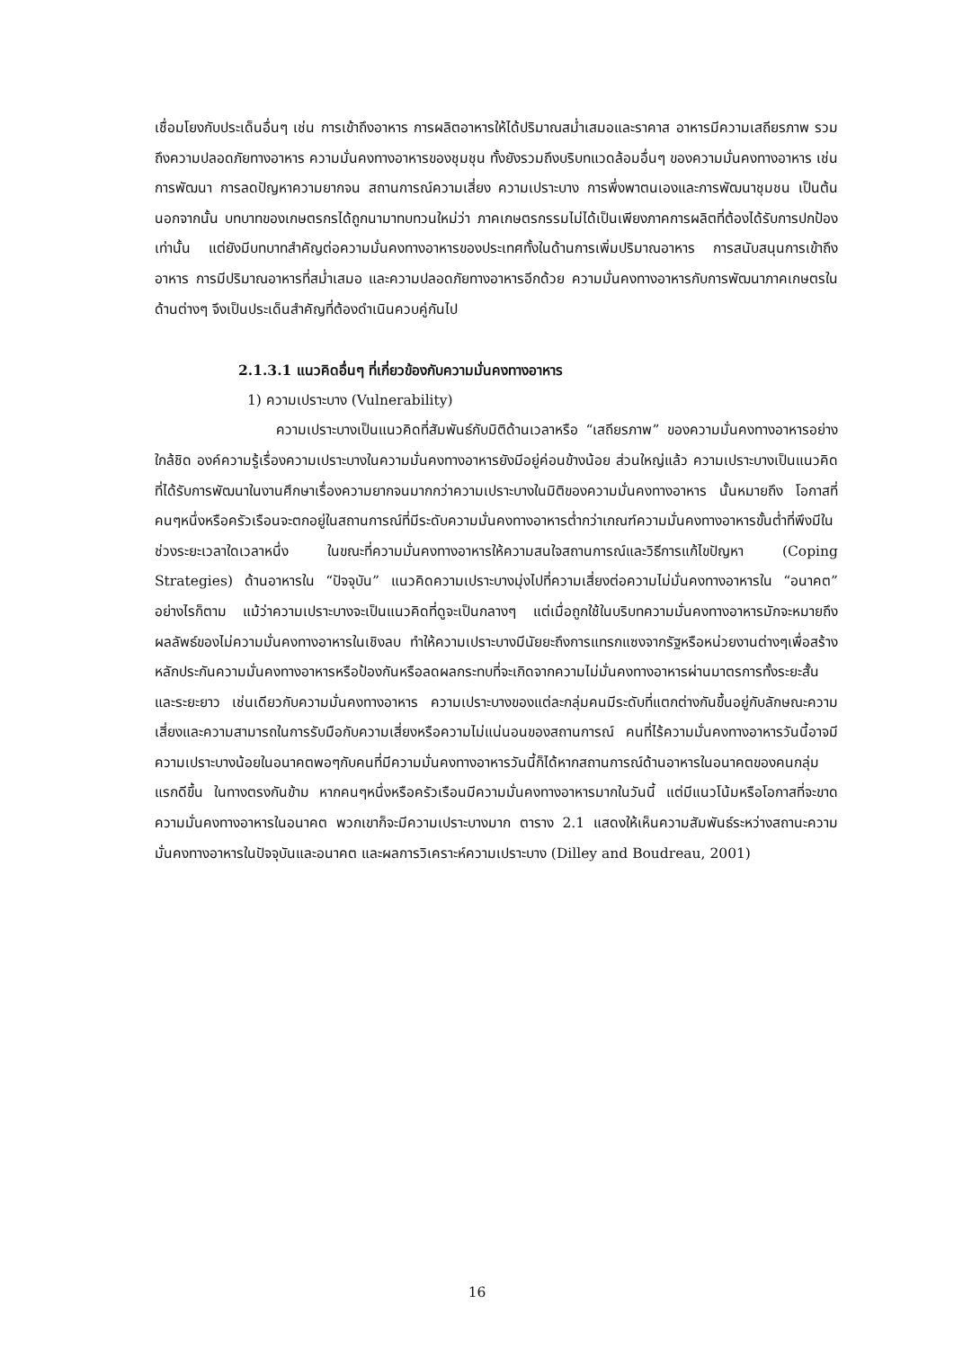เชื่อมโยงกับประเด็นอื่นๆ เช่น การเข้าถึงอาหาร การผลิตอาหารให้ได้ปริมาณสม่ำเสมอและราคาส อาหารมีความเสถียรภาพ รวมถึงความปลอดภัยทางอาหาร ความมั่นคงทางอาหารของชุมชุน ทั้งยังรวมถึงบริบทแวดล้อมอื่นๆ ของความมั่นคงทางอาหาร เช่น การพัฒนา การลดปัญหาความยากจน สถานการณ์ความเสี่ยง ความเปราะบาง การพึ่งพาตนเองและการพัฒนาชุมชน เป็นต้น นอกจากนั้น บทบาทของเกษตรกรได้ถูกนามาทบทวนใหม่ว่า ภาคเกษตรกรรมไม่ได้เป็นเพียงภาคการผลิตที่ต้องได้รับการปกป้องเท่านั้น แต่ยังมีบทบาทสำคัญต่อความมั่นคงทางอาหารของประเทศทั้งในด้านการเพิ่มปริมาณอาหาร การสนับสนุนการเข้าถึงอาหาร การมีปริมาณอาหารที่สม่ำเสมอ และความปลอดภัยทางอาหารอีกด้วย ความมั่นคงทางอาหารกับการพัฒนาภาคเกษตรในด้านต่างๆ จึงเป็นประเด็นสำคัญที่ต้องดำเนินควบคู่กันไป
2.1.3.1 แนวคิดอื่นๆ ที่เกี่ยวข้องกับความมั่นคงทางอาหาร
1) ความเปราะบาง (Vulnerability)
ความเปราะบางเป็นแนวคิดที่สัมพันธ์กับมิติด้านเวลาหรือ “เสถียรภาพ” ของความมั่นคงทางอาหารอย่างใกล้ชิด องค์ความรู้เรื่องความเปราะบางในความมั่นคงทางอาหารยังมีอยู่ค่อนข้างน้อย ส่วนใหญ่แล้ว ความเปราะบางเป็นแนวคิดที่ได้รับการพัฒนาในงานศึกษาเรื่องความยากจนมากกว่าความเปราะบางในมิติของความมั่นคงทางอาหาร นั้นหมายถึง โอกาสที่คนๆหนึ่งหรือครัวเรือนจะตกอยู่ในสถานการณ์ที่มีระดับความมั่นคงทางอาหารต่ำกว่าเกณฑ์ความมั่นคงทางอาหารขั้นต่ำที่พึงมีในช่วงระยะเวลาใดเวลาหนึ่ง ในขณะที่ความมั่นคงทางอาหารให้ความสนใจสถานการณ์และวิธีการแก้ไขปัญหา (Coping Strategies) ด้านอาหารใน “ปัจจุบัน” แนวคิดความเปราะบางมุ่งไปที่ความเสี่ยงต่อความไม่มั่นคงทางอาหารใน “อนาคต” อย่างไรก็ตาม แม้ว่าความเปราะบางจะเป็นแนวคิดที่ดูจะเป็นกลางๆ แต่เมื่อถูกใช้ในบริบทความมั่นคงทางอาหารมักจะหมายถึงผลลัพธ์ของไม่ความมั่นคงทางอาหารในเชิงลบ ทำให้ความเปราะบางมีนัยยะถึงการแทรกแซงจากรัฐหรือหน่วยงานต่างๆเพื่อสร้างหลักประกันความมั่นคงทางอาหารหรือป้องกันหรือลดผลกระทบที่จะเกิดจากความไม่มั่นคงทางอาหารผ่านมาตรการทั้งระยะสั้นและระยะยาว เช่นเดียวกับความมั่นคงทางอาหาร ความเปราะบางของแต่ละกลุ่มคนมีระดับที่แตกต่างกันขึ้นอยู่กับลักษณะความเสี่ยงและความสามารถในการรับมือกับความเสี่ยงหรือความไม่แน่นอนของสถานการณ์ คนที่ไร้ความมั่นคงทางอาหารวันนี้อาจมีความเปราะบางน้อยในอนาคตพอๆกับคนที่มีความมั่นคงทางอาหารวันนี้ก็ได้หากสถานการณ์ด้านอาหารในอนาคตของคนกลุ่มแรกดีขึ้น ในทางตรงกันข้าม หากคนๆหนึ่งหรือครัวเรือนมีความมั่นคงทางอาหารมากในวันนี้ แต่มีแนวโน้มหรือโอกาสที่จะขาดความมั่นคงทางอาหารในอนาคต พวกเขาก็จะมีความเปราะบางมาก ตาราง 2.1 แสดงให้เห็นความสัมพันธ์ระหว่างสถานะความมั่นคงทางอาหารในปัจจุบันและอนาคต และผลการวิเคราะห์ความเปราะบาง (Dilley and Boudreau, 2001)
16